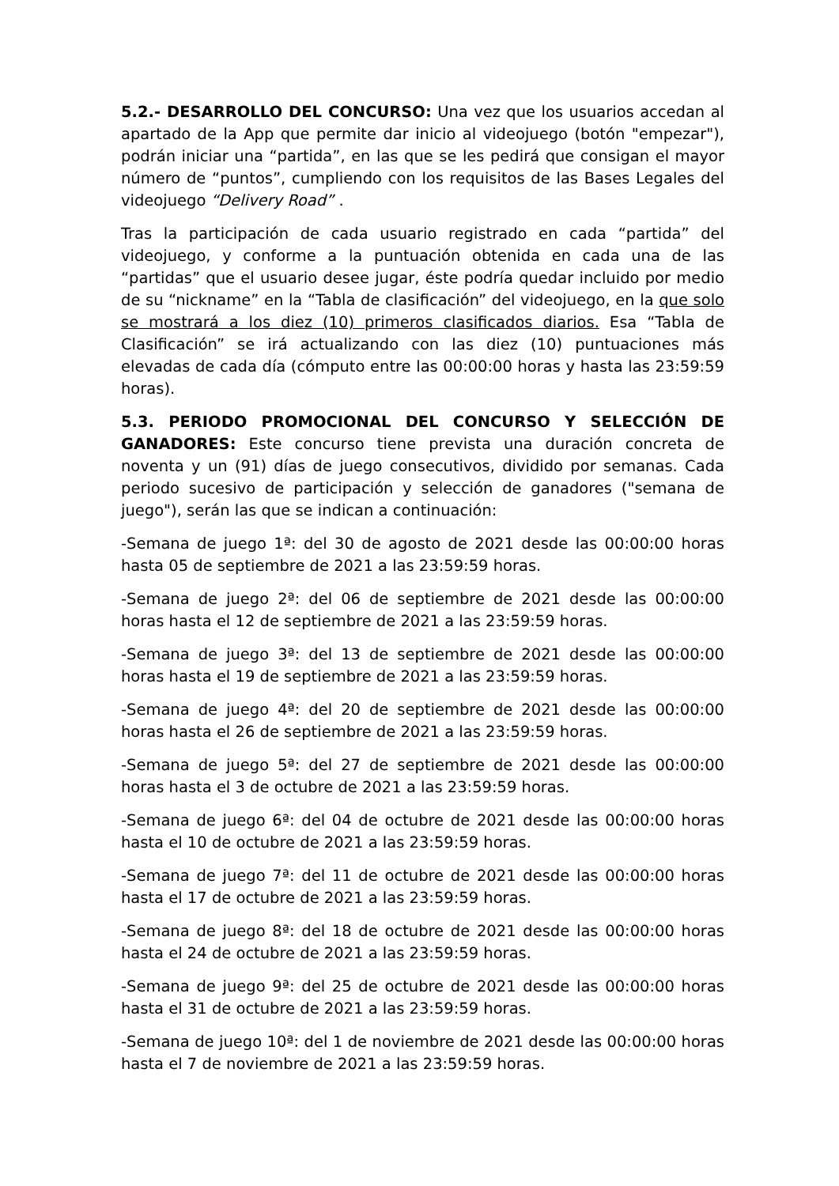5.2.- DESARROLLO DEL CONCURSO: Una vez que los usuarios accedan al apartado de la App que permite dar inicio al videojuego (botón "empezar"), podrán iniciar una “partida”, en las que se les pedirá que consigan el mayor número de “puntos”, cumpliendo con los requisitos de las Bases Legales del videojuego “Delivery Road” .
Tras la participación de cada usuario registrado en cada “partida” del videojuego, y conforme a la puntuación obtenida en cada una de las “partidas” que el usuario desee jugar, éste podría quedar incluido por medio de su “nickname” en la “Tabla de clasificación” del videojuego, en la que solo se mostrará a los diez (10) primeros clasificados diarios. Esa “Tabla de Clasificación” se irá actualizando con las diez (10) puntuaciones más elevadas de cada día (cómputo entre las 00:00:00 horas y hasta las 23:59:59 horas).
5.3. PERIODO PROMOCIONAL DEL CONCURSO Y SELECCIÓN DE GANADORES: Este concurso tiene prevista una duración concreta de noventa y un (91) días de juego consecutivos, dividido por semanas. Cada periodo sucesivo de participación y selección de ganadores ("semana de juego"), serán las que se indican a continuación:
-Semana de juego 1ª: del 30 de agosto de 2021 desde las 00:00:00 horas hasta 05 de septiembre de 2021 a las 23:59:59 horas.
-Semana de juego 2ª: del 06 de septiembre de 2021 desde las 00:00:00 horas hasta el 12 de septiembre de 2021 a las 23:59:59 horas.
-Semana de juego 3ª: del 13 de septiembre de 2021 desde las 00:00:00 horas hasta el 19 de septiembre de 2021 a las 23:59:59 horas.
-Semana de juego 4ª: del 20 de septiembre de 2021 desde las 00:00:00 horas hasta el 26 de septiembre de 2021 a las 23:59:59 horas.
-Semana de juego 5ª: del 27 de septiembre de 2021 desde las 00:00:00 horas hasta el 3 de octubre de 2021 a las 23:59:59 horas.
-Semana de juego 6ª: del 04 de octubre de 2021 desde las 00:00:00 horas hasta el 10 de octubre de 2021 a las 23:59:59 horas.
-Semana de juego 7ª: del 11 de octubre de 2021 desde las 00:00:00 horas hasta el 17 de octubre de 2021 a las 23:59:59 horas.
-Semana de juego 8ª: del 18 de octubre de 2021 desde las 00:00:00 horas hasta el 24 de octubre de 2021 a las 23:59:59 horas.
-Semana de juego 9ª: del 25 de octubre de 2021 desde las 00:00:00 horas hasta el 31 de octubre de 2021 a las 23:59:59 horas.
-Semana de juego 10ª: del 1 de noviembre de 2021 desde las 00:00:00 horas hasta el 7 de noviembre de 2021 a las 23:59:59 horas.